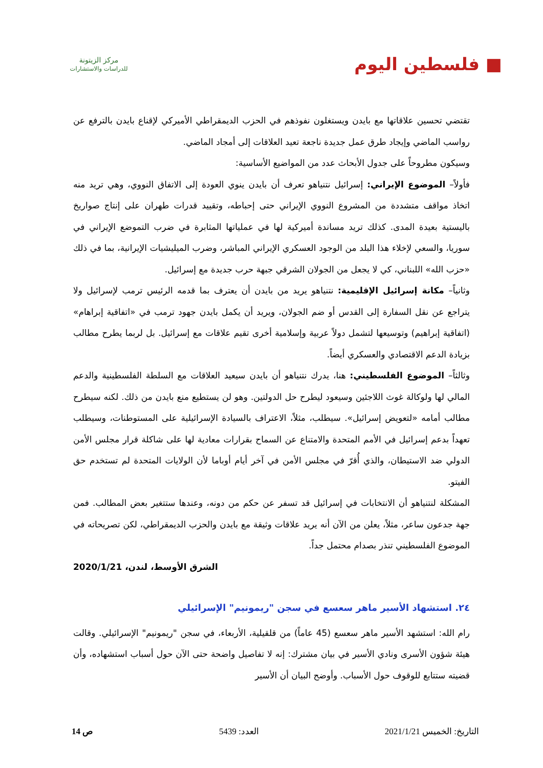■ فلسطين اليوم
مركز الزيتونة
للدراسات والاستشارات
تقتضي تحسين علاقاتها مع بايدن ويستغلون نفوذهم في الحزب الديمقراطي الأميركي لإقناع بايدن بالترفع عن رواسب الماضي وإيجاد طرق عمل جديدة ناجعة تعيد العلاقات إلى أمجاد الماضي.
وسيكون مطروحاً على جدول الأبحاث عدد من المواضيع الأساسية:
فأولاً– الموضوع الإيراني: إسرائيل نتنياهو تعرف أن بايدن ينوي العودة إلى الاتفاق النووي، وهي تريد منه اتخاذ مواقف متشددة من المشروع النووي الإيراني حتى إحباطه، وتقييد قدرات طهران على إنتاج صواريخ باليستية بعيدة المدى. كذلك تريد مساندة أميركية لها في عملياتها المثابرة في ضرب التموضع الإيراني في سوريا، والسعي لإخلاء هذا البلد من الوجود العسكري الإيراني المباشر، وضرب الميليشيات الإيرانية، بما في ذلك «حزب الله» اللبناني، كي لا يجعل من الجولان الشرقي جبهة حرب جديدة مع إسرائيل.
وثانياً– مكانة إسرائيل الإقليمية: نتنياهو يريد من بايدن أن يعترف بما قدمه الرئيس ترمب لإسرائيل ولا يتراجع عن نقل السفارة إلى القدس أو ضم الجولان، ويريد أن يكمل بايدن جهود ترمب في «اتفاقية إبراهام» (اتفاقية إبراهيم) وتوسيعها لتشمل دولاً عربية وإسلامية أخرى تقيم علاقات مع إسرائيل. بل لربما يطرح مطالب بزيادة الدعم الاقتصادي والعسكري أيضاً.
وثالثاً– الموضوع الفلسطيني: هنا، يدرك نتنياهو أن بايدن سيعيد العلاقات مع السلطة الفلسطينية والدعم المالي لها ولوكالة غوث اللاجئين وسيعود ليطرح حل الدولتين. وهو لن يستطيع منع بايدن من ذلك. لكنه سيطرح مطالب أمامه «لتعويض إسرائيل». سيطلب، مثلاً، الاعتراف بالسيادة الإسرائيلية على المستوطنات، وسيطلب تعهداً بدعم إسرائيل في الأمم المتحدة والامتناع عن السماح بقرارات معادية لها على شاكلة قرار مجلس الأمن الدولي ضد الاستيطان، والذي أُقرّ في مجلس الأمن في آخر أيام أوباما لأن الولايات المتحدة لم تستخدم حق الفيتو.
المشكلة لنتنياهو أن الانتخابات في إسرائيل قد تسفر عن حكم من دونه، وعندها ستتغير بعض المطالب. فمن جهة جدعون ساعر، مثلاً، يعلن من الآن أنه يريد علاقات وثيقة مع بايدن والحزب الديمقراطي، لكن تصريحاته في الموضوع الفلسطيني تنذر بصدام محتمل جداً.
الشرق الأوسط، لندن، 2020/1/21
٢٤. استشهاد الأسير ماهر سعسع في سجن "ريمونيم" الإسرائيلي
رام الله: استشهد الأسير ماهر سعسع (45 عاماً) من قلقيلية، الأربعاء، في سجن "ريمونيم" الإسرائيلي. وقالت هيئة شؤون الأسرى ونادي الأسير في بيان مشترك: إنه لا تفاصيل واضحة حتى الآن حول أسباب استشهاده، وأن قضيته ستتابع للوقوف حول الأسباب. وأوضح البيان أن الأسير
التاريخ: الخميس 2021/1/21 العدد: 5439 ص 14